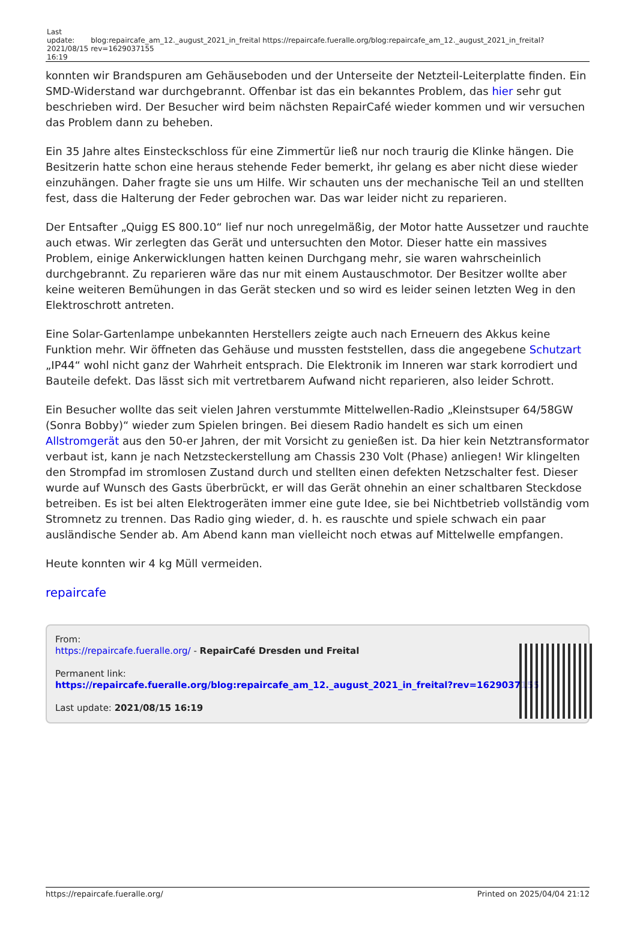| Last update: 2021/08/15 16:19 | blog:repaircafe_am_12._august_2021_in_freital https://repaircafe.fueralle.org/blog:repaircafe_am_12._august_2021_in_freital?rev=1629037155 |
konnten wir Brandspuren am Gehäuseboden und der Unterseite der Netzteil-Leiterplatte finden. Ein SMD-Widerstand war durchgebrannt. Offenbar ist das ein bekanntes Problem, das hier sehr gut beschrieben wird. Der Besucher wird beim nächsten RepairCafé wieder kommen und wir versuchen das Problem dann zu beheben.
Ein 35 Jahre altes Einsteckschloss für eine Zimmertür ließ nur noch traurig die Klinke hängen. Die Besitzerin hatte schon eine heraus stehende Feder bemerkt, ihr gelang es aber nicht diese wieder einzuhängen. Daher fragte sie uns um Hilfe. Wir schauten uns der mechanische Teil an und stellten fest, dass die Halterung der Feder gebrochen war. Das war leider nicht zu reparieren.
Der Entsafter „Quigg ES 800.10“ lief nur noch unregelmäßig, der Motor hatte Aussetzer und rauchte auch etwas. Wir zerlegten das Gerät und untersuchten den Motor. Dieser hatte ein massives Problem, einige Ankerwicklungen hatten keinen Durchgang mehr, sie waren wahrscheinlich durchgebrannt. Zu reparieren wäre das nur mit einem Austauschmotor. Der Besitzer wollte aber keine weiteren Bemühungen in das Gerät stecken und so wird es leider seinen letzten Weg in den Elektroschrott antreten.
Eine Solar-Gartenlampe unbekannten Herstellers zeigte auch nach Erneuern des Akkus keine Funktion mehr. Wir öffneten das Gehäuse und mussten feststellen, dass die angegebene Schutzart „IP44“ wohl nicht ganz der Wahrheit entsprach. Die Elektronik im Inneren war stark korrodiert und Bauteile defekt. Das lässt sich mit vertretbarem Aufwand nicht reparieren, also leider Schrott.
Ein Besucher wollte das seit vielen Jahren verstummte Mittelwellen-Radio „Kleinstsuper 64/58GW (Sonra Bobby)“ wieder zum Spielen bringen. Bei diesem Radio handelt es sich um einen Allstromgerät aus den 50-er Jahren, der mit Vorsicht zu genießen ist. Da hier kein Netztransformator verbaut ist, kann je nach Netzsteckerstellung am Chassis 230 Volt (Phase) anliegen! Wir klingelten den Strompfad im stromlosen Zustand durch und stellten einen defekten Netzschalter fest. Dieser wurde auf Wunsch des Gasts überbrückt, er will das Gerät ohnehin an einer schaltbaren Steckdose betreiben. Es ist bei alten Elektrogeräten immer eine gute Idee, sie bei Nichtbetrieb vollständig vom Stromnetz zu trennen. Das Radio ging wieder, d. h. es rauschte und spiele schwach ein paar ausländische Sender ab. Am Abend kann man vielleicht noch etwas auf Mittelwelle empfangen.
Heute konnten wir 4 kg Müll vermeiden.
repaircafe
From:
https://repaircafe.fueralle.org/ - RepairCafé Dresden und Freital
Permanent link:
https://repaircafe.fueralle.org/blog:repaircafe_am_12._august_2021_in_freital?rev=1629037155
Last update: 2021/08/15 16:19
https://repaircafe.fueralle.org/ Printed on 2025/04/04 21:12